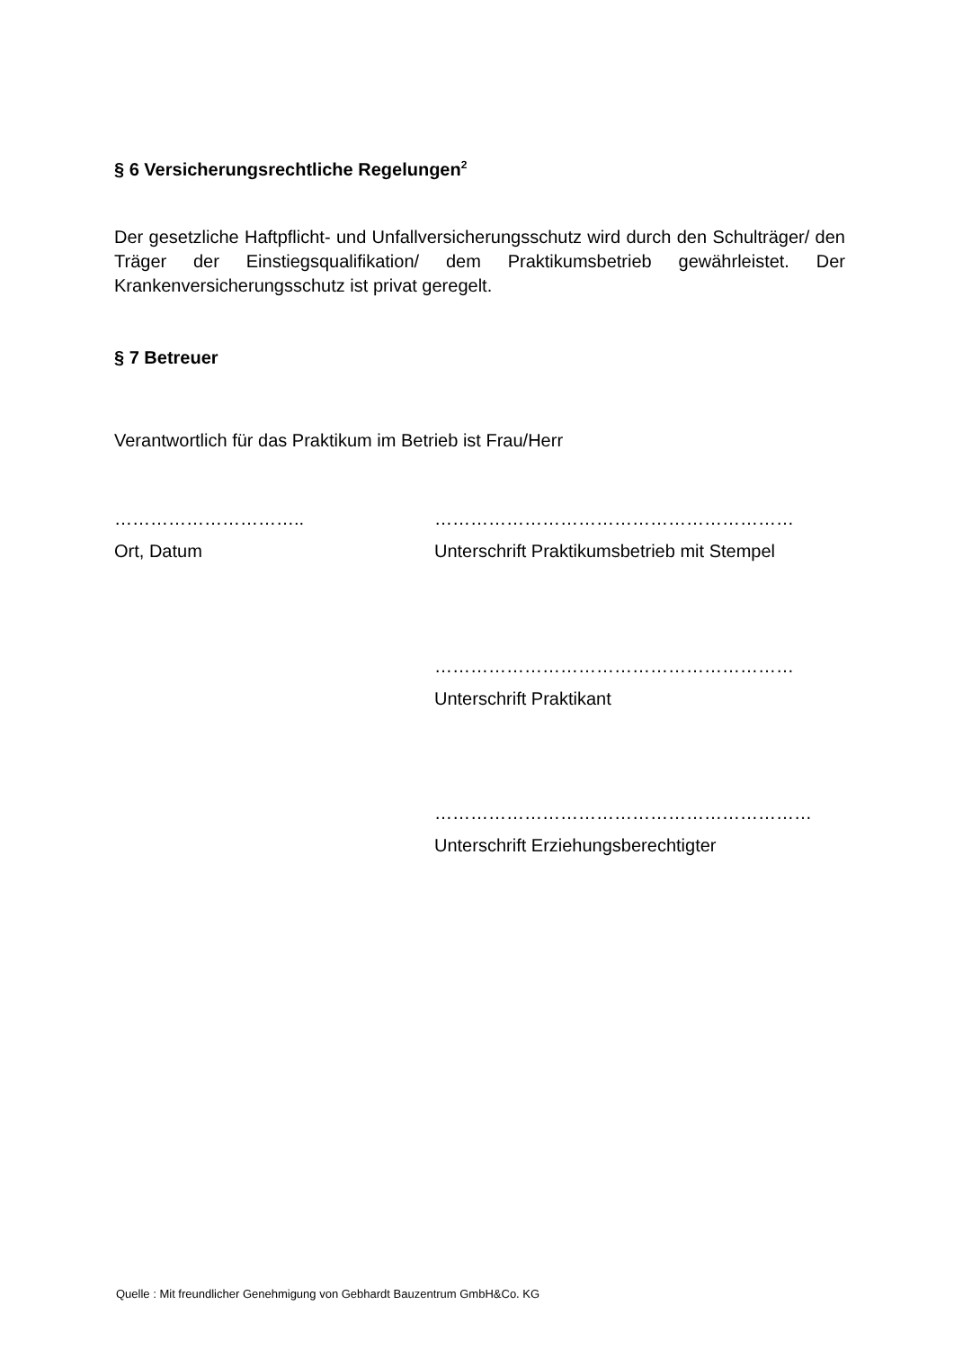§ 6 Versicherungsrechtliche Regelungen<sup>2</sup>
Der gesetzliche Haftpflicht- und Unfallversicherungsschutz wird durch den Schulträger/ den Träger der Einstiegsqualifikation/ dem Praktikumsbetrieb gewährleistet. Der Krankenversicherungsschutz ist privat geregelt.
§ 7 Betreuer
Verantwortlich für das Praktikum im Betrieb ist Frau/Herr
………………………….. ……………………………………………………
Ort, Datum Unterschrift Praktikumsbetrieb mit Stempel
……………………………………………………
Unterschrift Praktikant
………………………………………………………
Unterschrift Erziehungsberechtigter
Quelle : Mit freundlicher Genehmigung von Gebhardt Bauzentrum GmbH&Co. KG